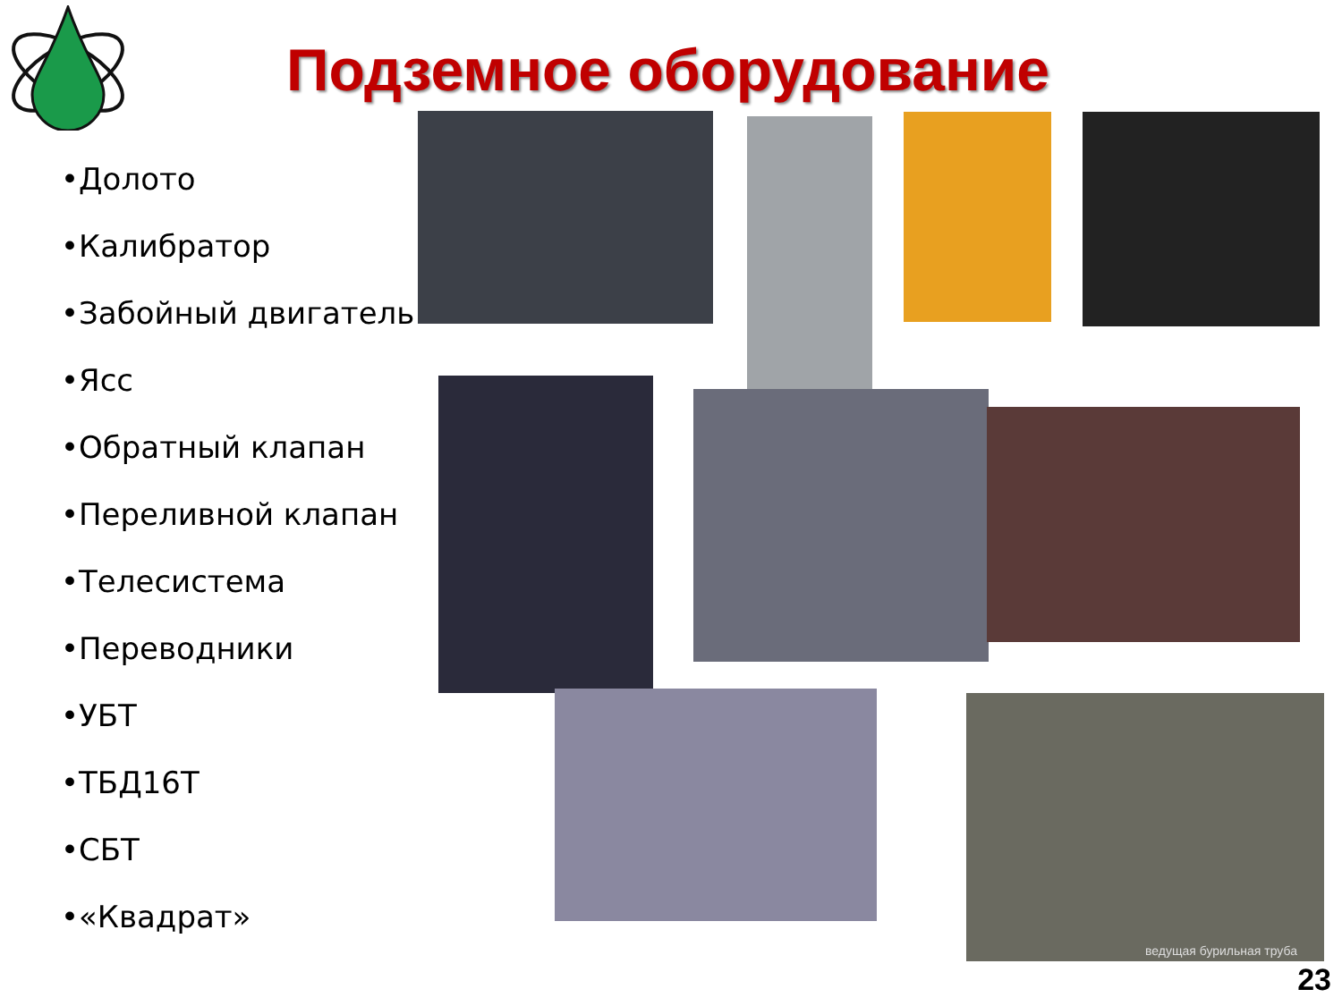Подземное оборудование
•Долото
•Калибратор
•Забойный двигатель
•Ясс
•Обратный клапан
•Переливной клапан
•Телесистема
•Переводники
•УБТ
•ТБД16Т
•СБТ
•«Квадрат»
ведущая бурильная труба
23